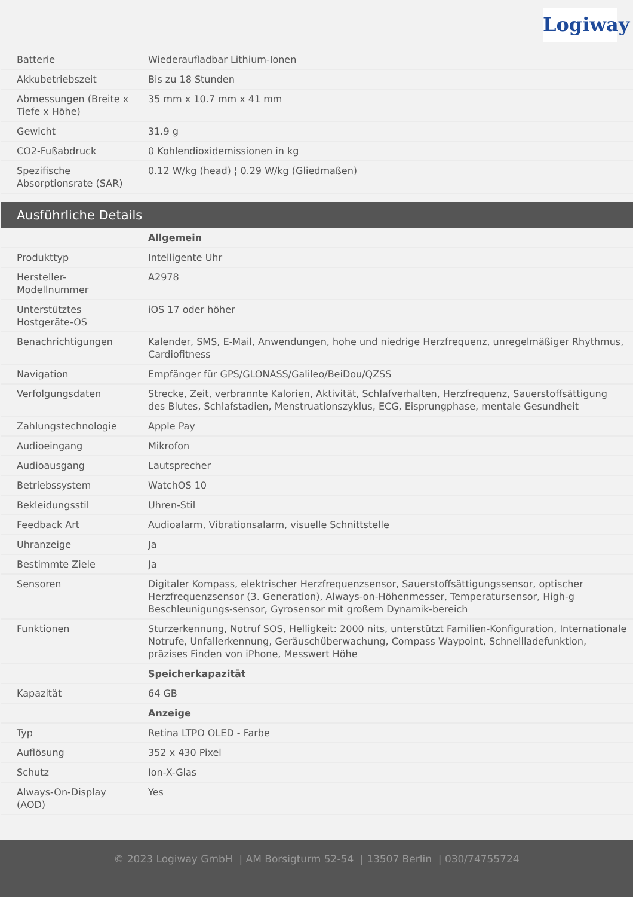Logiway
| Batterie | Wiederaufladbar Lithium-Ionen |
| Akkubetriebszeit | Bis zu 18 Stunden |
| Abmessungen (Breite x Tiefe x Höhe) | 35 mm x 10.7 mm x 41 mm |
| Gewicht | 31.9 g |
| CO2-Fußabdruck | 0 Kohlendioxidemissionen in kg |
| Spezifische Absorptionsrate (SAR) | 0.12 W/kg (head) ¦ 0.29 W/kg (Gliedmaßen) |
Ausführliche Details
| | Allgemein |
| Produkttyp | Intelligente Uhr |
| Hersteller-Modellnummer | A2978 |
| Unterstütztes Hostgeräte-OS | iOS 17 oder höher |
| Benachrichtigungen | Kalender, SMS, E-Mail, Anwendungen, hohe und niedrige Herzfrequenz, unregelmäßiger Rhythmus, Cardiofitness |
| Navigation | Empfänger für GPS/GLONASS/Galileo/BeiDou/QZSS |
| Verfolgungsdaten | Strecke, Zeit, verbrannte Kalorien, Aktivität, Schlafverhalten, Herzfrequenz, Sauerstoffsättigung des Blutes, Schlafstadien, Menstruationszyklus, ECG, Eisprungphase, mentale Gesundheit |
| Zahlungstechnologie | Apple Pay |
| Audioeingang | Mikrofon |
| Audioausgang | Lautsprecher |
| Betriebssystem | WatchOS 10 |
| Bekleidungsstil | Uhren-Stil |
| Feedback Art | Audioalarm, Vibrationsalarm, visuelle Schnittstelle |
| Uhranzeige | Ja |
| Bestimmte Ziele | Ja |
| Sensoren | Digitaler Kompass, elektrischer Herzfrequenzsensor, Sauerstoffsättigungssensor, optischer Herzfrequenzsensor (3. Generation), Always-on-Höhenmesser, Temperatursensor, High-g Beschleunigungs-sensor, Gyrosensor mit großem Dynamik-bereich |
| Funktionen | Sturzerkennung, Notruf SOS, Helligkeit: 2000 nits, unterstützt Familien-Konfiguration, Internationale Notrufe, Unfallerkennung, Geräuschüberwachung, Compass Waypoint, Schnellladefunktion, präzises Finden von iPhone, Messwert Höhe |
| | Speicherkapazität |
| Kapazität | 64 GB |
| | Anzeige |
| Typ | Retina LTPO OLED - Farbe |
| Auflösung | 352 x 430 Pixel |
| Schutz | Ion-X-Glas |
| Always-On-Display (AOD) | Yes |
© 2023 Logiway GmbH | AM Borsigturm 52-54 | 13507 Berlin | 030/74755724